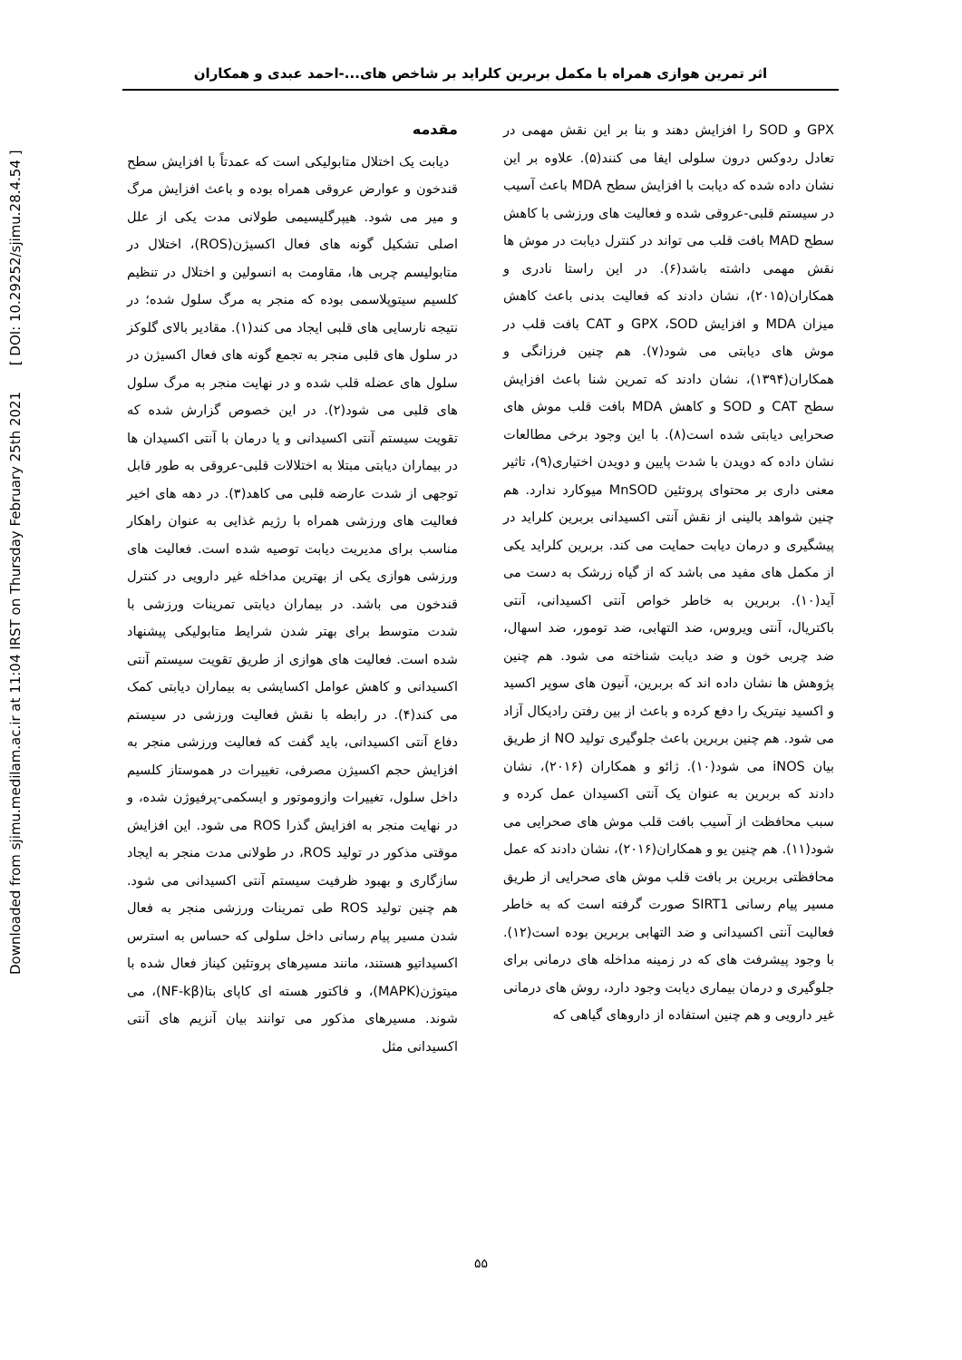Downloaded from sjimu.medilam.ac.ir at 11:04 IRST on Thursday February 25th 2021 [ DOI: 10.29252/sjimu.28.4.54 ]
اثر تمرین هوازی همراه با مکمل بربرین کلراید بر شاخص های...-احمد عبدی و همکاران
مقدمه
دیابت یک اختلال متابولیکی است که عمدتاً با افزایش سطح قندخون و عوارض عروقی همراه بوده و باعث افزایش مرگ و میر می شود. هیپرگلیسیمی طولانی مدت یکی از علل اصلی تشکیل گونه های فعال اکسیژن(ROS)، اختلال در متابولیسم چربی ها، مقاومت به انسولین و اختلال در تنظیم کلسیم سیتوپلاسمی بوده که منجر به مرگ سلول شده؛ در نتیجه نارسایی های قلبی ایجاد می کند(۱). مقادیر بالای گلوکز در سلول های قلبی منجر به تجمع گونه های فعال اکسیژن در سلول های عضله قلب شده و در نهایت منجر به مرگ سلول های قلبی می شود(۲). در این خصوص گزارش شده که تقویت سیستم آنتی اکسیدانی و یا درمان با آنتی اکسیدان ها در بیماران دیابتی مبتلا به اختلالات قلبی-عروقی به طور قابل توجهی از شدت عارضه قلبی می کاهد(۳). در دهه های اخیر فعالیت های ورزشی همراه با رژیم غذایی به عنوان راهکار مناسب برای مدیریت دیابت توصیه شده است. فعالیت های ورزشی هوازی یکی از بهترین مداخله غیر دارویی در کنترل قندخون می باشد. در بیماران دیابتی تمرینات ورزشی با شدت متوسط برای بهتر شدن شرایط متابولیکی پیشنهاد شده است. فعالیت های هوازی از طریق تقویت سیستم آنتی اکسیدانی و کاهش عوامل اکسایشی به بیماران دیابتی کمک می کند(۴). در رابطه با نقش فعالیت ورزشی در سیستم دفاع آنتی اکسیدانی، باید گفت که فعالیت ورزشی منجر به افزایش حجم اکسیژن مصرفی، تغییرات در هموستاز کلسیم داخل سلول، تغییرات وازوموتور و ایسکمی-پرفیوژن شده، و در نهایت منجر به افزایش گذرا ROS می شود. این افزایش موقتی مذکور در تولید ROS، در طولانی مدت منجر به ایجاد سازگاری و بهبود ظرفیت سیستم آنتی اکسیدانی می شود. هم چنین تولید ROS طی تمرینات ورزشی منجر به فعال شدن مسیر پیام رسانی داخل سلولی که حساس به استرس اکسیداتیو هستند، مانند مسیرهای پروتئین کیناز فعال شده با میتوژن(MAPK)، و فاکتور هسته ای کاپای بتا(NF-kβ)، می شوند. مسیرهای مذکور می توانند بیان آنزیم های آنتی اکسیدانی مثل
GPX و SOD را افزایش دهند و بنا بر این نقش مهمی در تعادل ردوکس درون سلولی ایفا می کنند(۵). علاوه بر این نشان داده شده که دیابت با افزایش سطح MDA باعث آسیب در سیستم قلبی-عروقی شده و فعالیت های ورزشی با کاهش سطح MAD بافت قلب می تواند در کنترل دیابت در موش ها نقش مهمی داشته باشد(۶). در این راستا نادری و همکاران(۲۰۱۵)، نشان دادند که فعالیت بدنی باعث کاهش میزان MDA و افزایش GPX ،SOD و CAT بافت قلب در موش های دیابتی می شود(۷). هم چنین فرزانگی و همکاران(۱۳۹۴)، نشان دادند که تمرین شنا باعث افزایش سطح CAT و SOD و کاهش MDA بافت قلب موش های صحرایی دیابتی شده است(۸). با این وجود برخی مطالعات نشان داده که دویدن با شدت پایین و دویدن اختیاری(۹)، تاثیر معنی داری بر محتوای پروتئین MnSOD میوکارد ندارد. هم چنین شواهد بالینی از نقش آنتی اکسیدانی بربرین کلراید در پیشگیری و درمان دیابت حمایت می کند. بربرین کلراید یکی از مکمل های مفید می باشد که از گیاه زرشک به دست می آید(۱۰). بربرین به خاطر خواص آنتی اکسیدانی، آنتی باکتریال، آنتی ویروس، ضد التهابی، ضد تومور، ضد اسهال، ضد چربی خون و ضد دیابت شناخته می شود. هم چنین پژوهش ها نشان داده اند که بربرین، آنیون های سوپر اکسید و اکسید نیتریک را دفع کرده و باعث از بین رفتن رادیکال آزاد می شود. هم چنین بربرین باعث جلوگیری تولید NO از طریق بیان iNOS می شود(۱۰). ژائو و همکاران (۲۰۱۶)، نشان دادند که بربرین به عنوان یک آنتی اکسیدان عمل کرده و سبب محافظت از آسیب بافت قلب موش های صحرایی می شود(۱۱). هم چنین یو و همکاران(۲۰۱۶)، نشان دادند که عمل محافظتی بربرین بر بافت قلب موش های صحرایی از طریق مسیر پیام رسانی SIRT1 صورت گرفته است که به خاطر فعالیت آنتی اکسیدانی و ضد التهابی بربرین بوده است(۱۲). با وجود پیشرفت های که در زمینه مداخله های درمانی برای جلوگیری و درمان بیماری دیابت وجود دارد، روش های درمانی غیر دارویی و هم چنین استفاده از داروهای گیاهی که
۵۵